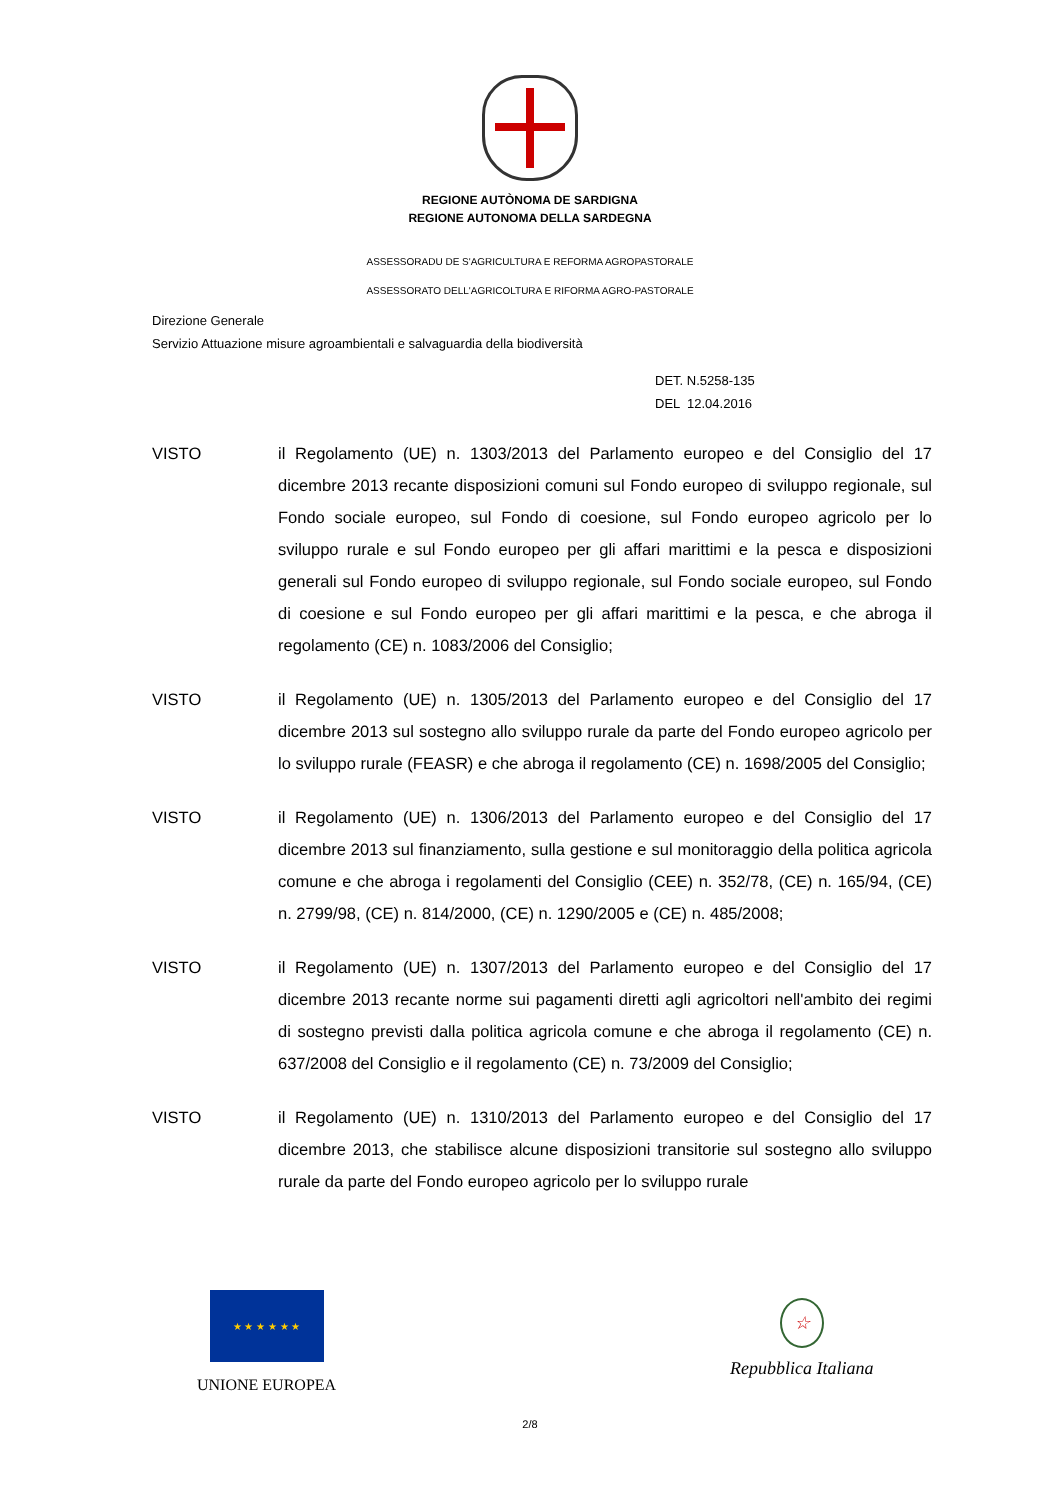REGIONE AUTÒNOMA DE SARDIGNA
REGIONE AUTONOMA DELLA SARDEGNA
ASSESSORADU DE S'AGRICULTURA E REFORMA AGROPASTORALE
ASSESSORATO DELL'AGRICOLTURA E RIFORMA AGRO-PASTORALE
Direzione Generale
Servizio Attuazione misure agroambientali e salvaguardia della biodiversità
DET. N.5258-135
DEL 12.04.2016
VISTO il Regolamento (UE) n. 1303/2013 del Parlamento europeo e del Consiglio del 17 dicembre 2013 recante disposizioni comuni sul Fondo europeo di sviluppo regionale, sul Fondo sociale europeo, sul Fondo di coesione, sul Fondo europeo agricolo per lo sviluppo rurale e sul Fondo europeo per gli affari marittimi e la pesca e disposizioni generali sul Fondo europeo di sviluppo regionale, sul Fondo sociale europeo, sul Fondo di coesione e sul Fondo europeo per gli affari marittimi e la pesca, e che abroga il regolamento (CE) n. 1083/2006 del Consiglio;
VISTO il Regolamento (UE) n. 1305/2013 del Parlamento europeo e del Consiglio del 17 dicembre 2013 sul sostegno allo sviluppo rurale da parte del Fondo europeo agricolo per lo sviluppo rurale (FEASR) e che abroga il regolamento (CE) n. 1698/2005 del Consiglio;
VISTO il Regolamento (UE) n. 1306/2013 del Parlamento europeo e del Consiglio del 17 dicembre 2013 sul finanziamento, sulla gestione e sul monitoraggio della politica agricola comune e che abroga i regolamenti del Consiglio (CEE) n. 352/78, (CE) n. 165/94, (CE) n. 2799/98, (CE) n. 814/2000, (CE) n. 1290/2005 e (CE) n. 485/2008;
VISTO il Regolamento (UE) n. 1307/2013 del Parlamento europeo e del Consiglio del 17 dicembre 2013 recante norme sui pagamenti diretti agli agricoltori nell'ambito dei regimi di sostegno previsti dalla politica agricola comune e che abroga il regolamento (CE) n. 637/2008 del Consiglio e il regolamento (CE) n. 73/2009 del Consiglio;
VISTO il Regolamento (UE) n. 1310/2013 del Parlamento europeo e del Consiglio del 17 dicembre 2013, che stabilisce alcune disposizioni transitorie sul sostegno allo sviluppo rurale da parte del Fondo europeo agricolo per lo sviluppo rurale
★ ★ ★ ★ ★ ★
UNIONE EUROPEA
☆
Repubblica Italiana
2/8